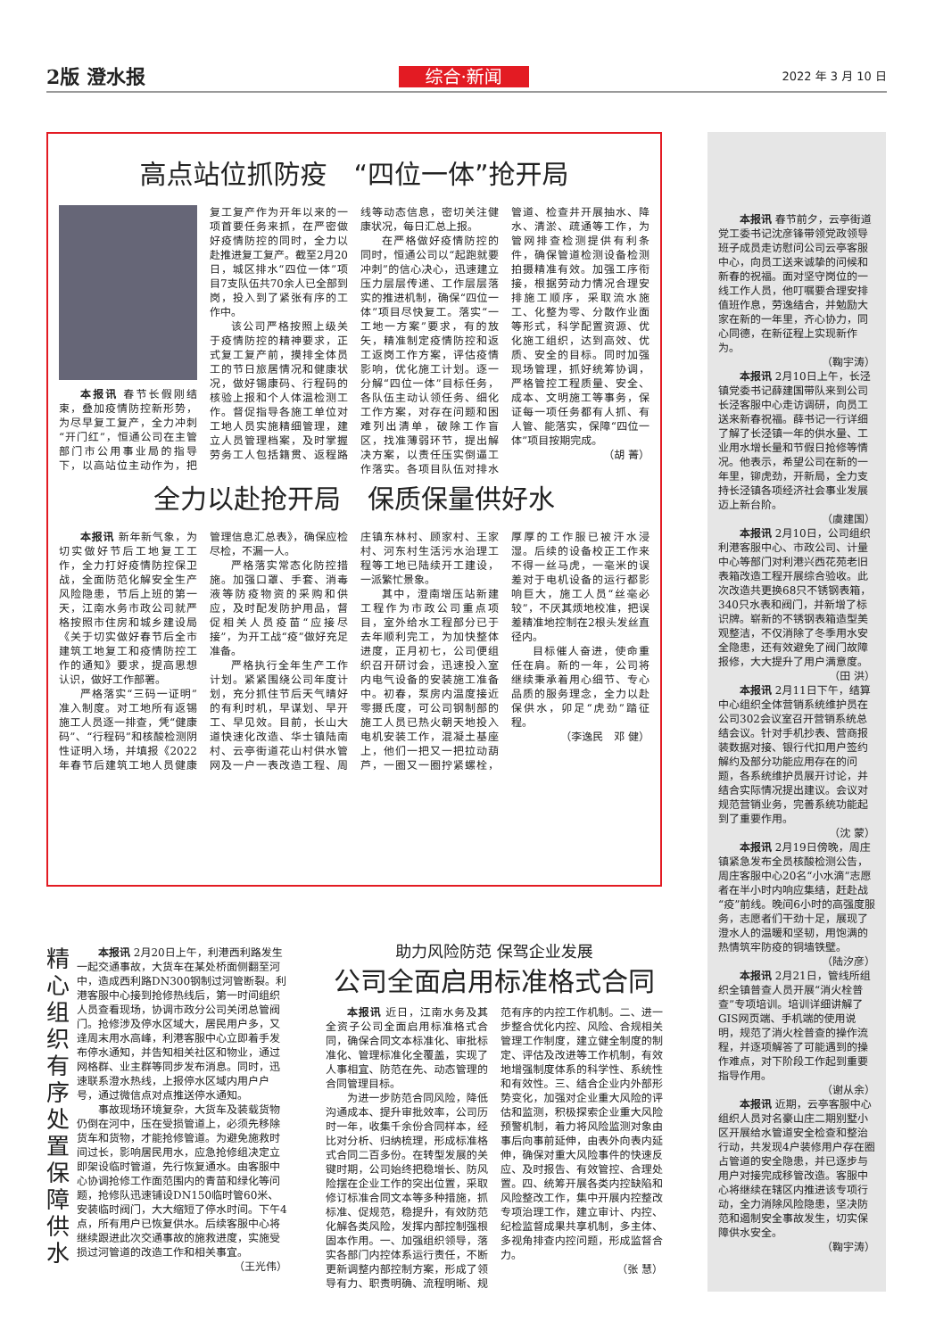2版 澄水报 综合·新闻 2022 年 3 月 10 日
高点站位抓防疫　“四位一体”抢开局
本报讯 春节长假刚结束，叠加疫情防控新形势，为尽早复工复产，全力冲刺“开门红”，恒通公司在主管部门市公用事业局的指导下，以高站位主动作为，把复工复产作为开年以来的一项首要任务来抓，在严密做好疫情防控的同时，全力以赴推进复工复产。截至2月20日，城区排水“四位一体”项目7支队伍共70余人已全部到岗，投入到了紧张有序的工作中。
该公司严格按照上级关于疫情防控的精神要求，正式复工复产前，摸排全体员工的节日旅居情况和健康状况，做好锡康码、行程码的核验上报和个人体温检测工作。督促指导各施工单位对工地人员实施精细管理，建立人员管理档案，及时掌握劳务工人包括籍贯、返程路线等动态信息，密切关注健康状况，每日汇总上报。
在严格做好疫情防控的同时，恒通公司以“起跑就要冲刺”的信心决心，迅速建立压力层层传递、工作层层落实的推进机制，确保“四位一体”项目尽快复工。落实“一工地一方案”要求，有的放矢，精准制定疫情防控和返工返岗工作方案，评估疫情影响，优化施工计划。逐一分解“四位一体”目标任务，各队伍主动认领任务、细化工作方案，对存在问题和困难列出清单，破除工作盲区，找准薄弱环节，提出解决方案，以责任压实倒逼工作落实。各项目队伍对排水管道、检查井开展抽水、降水、清淤、疏通等工作，为管网排查检测提供有利条件，确保管道检测设备检测拍摄精准有效。加强工序衔接，根据劳动力情况合理安排施工顺序，采取流水施工、化整为零、分散作业面等形式，科学配置资源、优化施工组织，达到高效、优质、安全的目标。同时加强现场管理，抓好统筹协调，严格管控工程质量、安全、成本、文明施工等事务，保证每一项任务都有人抓、有人管、能落实，保障“四位一体”项目按期完成。
（胡 菁）
全力以赴抢开局　保质保量供好水
本报讯 新年新气象，为切实做好节后工地复工工作，全力打好疫情防控保卫战，全面防范化解安全生产风险隐患，节后上班的第一天，江南水务市政公司就严格按照市住房和城乡建设局《关于切实做好春节后全市建筑工地复工和疫情防控工作的通知》要求，提高思想认识，做好工作部署。
严格落实“三码一证明”准入制度。对工地所有返锡施工人员逐一排查，凭“健康码”、“行程码”和核酸检测阴性证明入场，并填报《2022年春节后建筑工地人员健康管理信息汇总表》，确保应检尽检，不漏一人。
严格落实常态化防控措施。加强口罩、手套、消毒液等防疫物资的采购和供应，及时配发防护用品，督促相关人员疫苗“应接尽接”，为开工战“疫”做好充足准备。
严格执行全年生产工作计划。紧紧围绕公司年度计划，充分抓住节后天气晴好的有利时机，早谋划、早开工、早见效。目前，长山大道快速化改造、华士镇陆南村、云亭街道花山村供水管网及一户一表改造工程、周庄镇东林村、顾家村、王家村、河东村生活污水治理工程等工地已陆续开工建设，一派繁忙景象。
其中，澄南增压站新建工程作为市政公司重点项目，室外给水工程部分已于去年顺利完工，为加快整体进度，正月初七，公司便组织召开研讨会，迅速投入室内电气设备的安装施工准备中。初春，泵房内温度接近零摄氏度，可公司钢制部的施工人员已热火朝天地投入电机安装工作，混凝土基座上，他们一把又一把拉动葫芦，一圈又一圈拧紧螺栓，厚厚的工作服已被汗水浸湿。后续的设备校正工作来不得一丝马虎，一毫米的误差对于电机设备的运行都影响巨大，施工人员“丝毫必较”，不厌其烦地校准，把误差精准地控制在2根头发丝直径内。
目标催人奋进，使命重任在肩。新的一年，公司将继续秉承着用心细节、专心品质的服务理念，全力以赴保供水，卯足“虎劲”踏征程。
（李逸民　邓 健）
本报讯 春节前夕，云亭街道党工委书记沈彦锋带领党政领导班子成员走访慰问公司云亭客服中心，向员工送来诚挚的问候和新春的祝福。面对坚守岗位的一线工作人员，他叮嘱要合理安排值班作息，劳逸结合，并勉励大家在新的一年里，齐心协力，同心同德，在新征程上实现新作为。
（鞠宇涛）
本报讯 2月10日上午，长泾镇党委书记薛建国带队来到公司长泾客服中心走访调研，向员工送来新春祝福。薛书记一行详细了解了长泾镇一年的供水量、工业用水增长量和节假日抢修等情况。他表示，希望公司在新的一年里，铆虎劲，开新局，全力支持长泾镇各项经济社会事业发展迈上新台阶。
（虞建国）
本报讯 2月10日，公司组织利港客服中心、市政公司、计量中心等部门对利港兴西花苑老旧表箱改造工程开展综合验收。此次改造共更换68只不锈钢表箱，340只水表和阀门，并新增了标识牌。崭新的不锈钢表箱造型美观整洁，不仅消除了冬季用水安全隐患，还有效避免了阀门故障报修，大大提升了用户满意度。
（田 洪）
本报讯 2月11日下午，结算中心组织全体营销系统维护员在公司302会议室召开营销系统总结会议。针对手机抄表、营商报装数据对接、银行代扣用户签约解约及部分功能应用存在的问题，各系统维护员展开讨论，并结合实际情况提出建议。会议对规范营销业务，完善系统功能起到了重要作用。
（沈 蒙）
本报讯 2月19日傍晚，周庄镇紧急发布全员核酸检测公告，周庄客服中心20名“小水滴”志愿者在半小时内响应集结，赶赴战“疫”前线。晚间6小时的高强度服务，志愿者们干劲十足，展现了澄水人的温暖和坚韧，用饱满的热情筑牢防疫的铜墙铁壁。
（陆汐彦）
本报讯 2月21日，管线所组织全镇普查人员开展“消火栓普查”专项培训。培训详细讲解了GIS网页端、手机端的使用说明，规范了消火栓普查的操作流程，并逐项解答了可能遇到的操作难点，对下阶段工作起到重要指导作用。
（谢从余）
本报讯 近期，云亭客服中心组织人员对名豪山庄二期别墅小区开展给水管道安全检查和整治行动，共发现4户装修用户存在圈占管道的安全隐患，并已逐步与用户对接完成移管改造。客服中心将继续在辖区内推进该专项行动，全力消除风险隐患，坚决防范和遏制安全事故发生，切实保障供水安全。
（鞠宇涛）
精心组织 有序处置 保障供水
本报讯 2月20日上午，利港西利路发生一起交通事故，大货车在某处桥面侧翻至河中，造成西利路DN300钢制过河管断裂。利港客服中心接到抢修热线后，第一时间组织人员查看现场，协调市政分公司关闭总管阀门。抢修涉及停水区域大，居民用户多，又逢周末用水高峰，利港客服中心立即着手发布停水通知，并告知相关社区和物业，通过网格群、业主群等同步发布消息。同时，迅速联系澄水热线，上报停水区域内用户户号，通过微信点对点推送停水通知。
事故现场环境复杂，大货车及装载货物仍倒在河中，压在受损管道上，必须先移除货车和货物，才能抢修管道。为避免施救时间过长，影响居民用水，应急抢修组决定立即架设临时管道，先行恢复通水。由客服中心协调抢修工作面范围内的青苗和绿化等问题，抢修队迅速铺设DN150临时管60米、安装临时阀门，大大缩短了停水时间。下午4点，所有用户已恢复供水。后续客服中心将继续跟进此次交通事故的施救进度，实施受损过河管道的改造工作和相关事宜。
（王光伟）
助力风险防范 保驾企业发展
公司全面启用标准格式合同
本报讯 近日，江南水务及其全资子公司全面启用标准格式合同，确保合同文本标准化、审批标准化、管理标准化全覆盖，实现了人事相宜、防范在先、动态管理的合同管理目标。
为进一步防范合同风险，降低沟通成本、提升审批效率，公司历时一年，收集千余份合同样本，经比对分析、归纳梳理，形成标准格式合同二百多份。在转型发展的关键时期，公司始终把稳增长、防风险摆在企业工作的突出位置，采取修订标准合同文本等多种措施，抓标准、促规范，稳提升，有效防范化解各类风险，发挥内部控制强根固本作用。一、加强组织领导，落实各部门内控体系运行责任，不断更新调整内部控制方案，形成了领导有力、职责明确、流程明晰、规范有序的内控工作机制。二、进一步整合优化内控、风险、合规相关管理工作制度，建立健全制度的制定、评估及改进等工作机制，有效地增强制度体系的科学性、系统性和有效性。三、结合企业内外部形势变化，加强对企业重大风险的评估和监测，积极探索企业重大风险预警机制，着力将风险监测对象由事后向事前延伸，由表外向表内延伸，确保对重大风险事件的快速反应、及时报告、有效管控、合理处置。四、统筹开展各类内控缺陷和风险整改工作，集中开展内控整改专项治理工作，建立审计、内控、纪检监督成果共享机制，多主体、多视角排查内控问题，形成监督合力。
（张 慧）